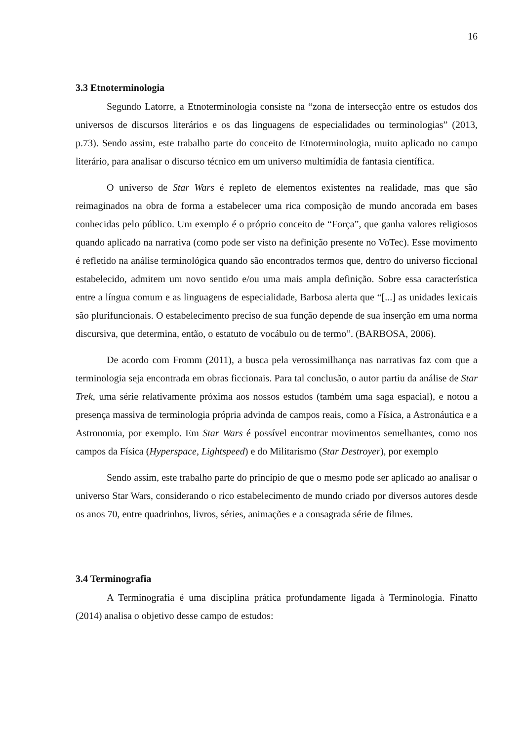16
3.3 Etnoterminologia
Segundo Latorre, a Etnoterminologia consiste na “zona de intersecção entre os estudos dos universos de discursos literários e os das linguagens de especialidades ou terminologias” (2013, p.73). Sendo assim, este trabalho parte do conceito de Etnoterminologia, muito aplicado no campo literário, para analisar o discurso técnico em um universo multimídia de fantasia científica.
O universo de Star Wars é repleto de elementos existentes na realidade, mas que são reimaginados na obra de forma a estabelecer uma rica composição de mundo ancorada em bases conhecidas pelo público. Um exemplo é o próprio conceito de “Força”, que ganha valores religiosos quando aplicado na narrativa (como pode ser visto na definição presente no VoTec). Esse movimento é refletido na análise terminológica quando são encontrados termos que, dentro do universo ficcional estabelecido, admitem um novo sentido e/ou uma mais ampla definição. Sobre essa característica entre a língua comum e as linguagens de especialidade, Barbosa alerta que “[...] as unidades lexicais são plurifuncionais. O estabelecimento preciso de sua função depende de sua inserção em uma norma discursiva, que determina, então, o estatuto de vocábulo ou de termo”. (BARBOSA, 2006).
De acordo com Fromm (2011), a busca pela verossimilhança nas narrativas faz com que a terminologia seja encontrada em obras ficcionais. Para tal conclusão, o autor partiu da análise de Star Trek, uma série relativamente próxima aos nossos estudos (também uma saga espacial), e notou a presença massiva de terminologia própria advinda de campos reais, como a Física, a Astronáutica e a Astronomia, por exemplo. Em Star Wars é possível encontrar movimentos semelhantes, como nos campos da Física (Hyperspace, Lightspeed) e do Militarismo (Star Destroyer), por exemplo
Sendo assim, este trabalho parte do princípio de que o mesmo pode ser aplicado ao analisar o universo Star Wars, considerando o rico estabelecimento de mundo criado por diversos autores desde os anos 70, entre quadrinhos, livros, séries, animações e a consagrada série de filmes.
3.4 Terminografia
A Terminografia é uma disciplina prática profundamente ligada à Terminologia. Finatto (2014) analisa o objetivo desse campo de estudos: